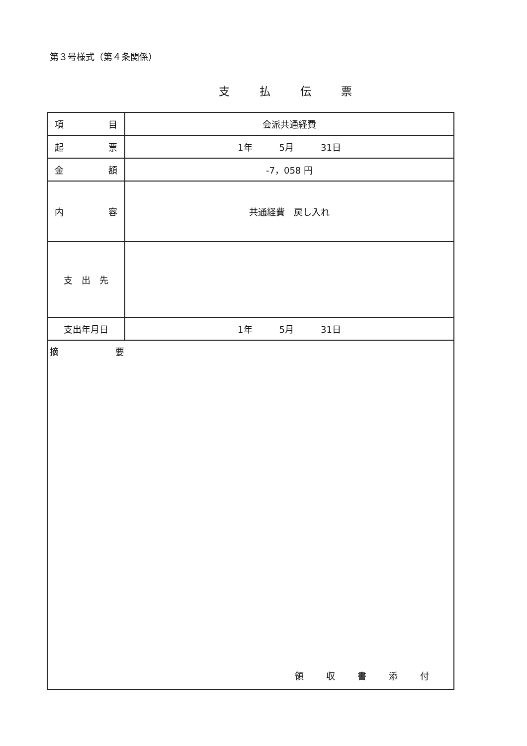第３号様式（第４条関係）
支払伝票
| 項 目 | 会派共通経費 |
| 起 票 | 1年 5月 31日 |
| 金 額 | -7，058 円 |
| 内 容 | 共通経費 戻し入れ |
| 支 出 先 | |
| 支出年月日 | 1年 5月 31日 |
| 摘 要 領収書添付 | |